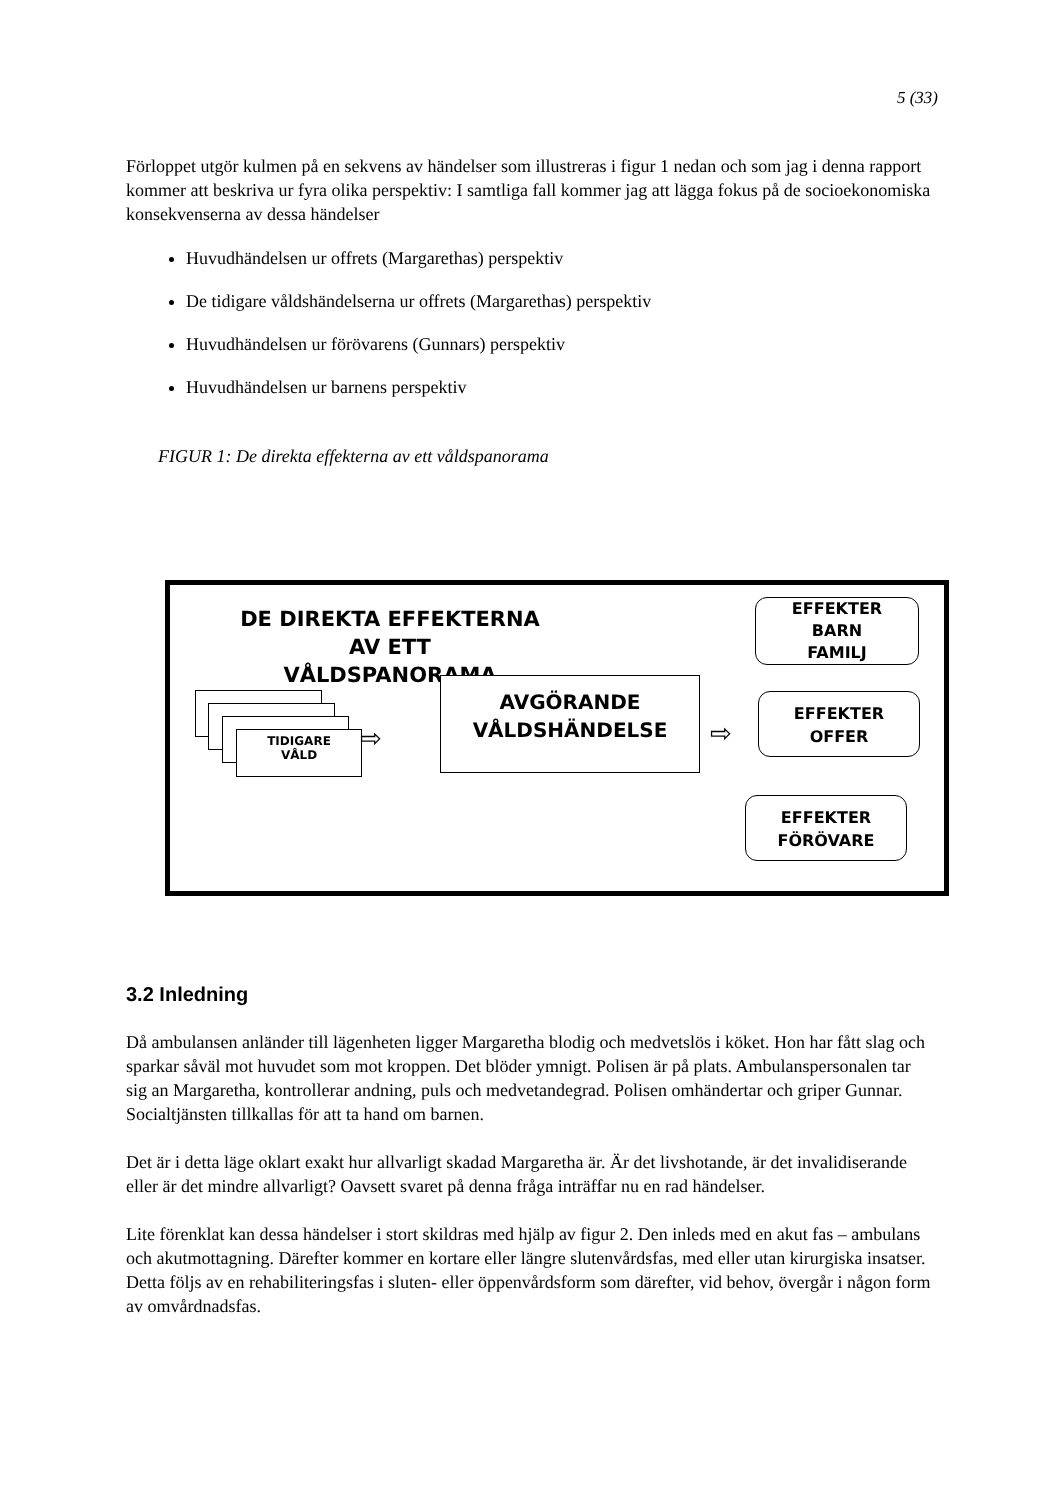5 (33)
Förloppet utgör kulmen på en sekvens av händelser som illustreras i figur 1 nedan och som jag i denna rapport kommer att beskriva ur fyra olika perspektiv: I samtliga fall kommer jag att lägga fokus på de socioekonomiska konsekvenserna av dessa händelser
Huvudhändelsen ur offrets (Margarethas) perspektiv
De tidigare våldshändelserna ur offrets (Margarethas) perspektiv
Huvudhändelsen ur förövarens (Gunnars) perspektiv
Huvudhändelsen ur barnens perspektiv
FIGUR 1: De direkta effekterna av ett våldspanorama
DE DIREKTA EFFEKTERNA AV ETT VÅLDSPANORAMA
TIDIGARE
VÅLD
AVGÖRANDE
VÅLDSHÄNDELSE
EFFEKTER
BARN
FAMILJ
EFFEKTER
OFFER
EFFEKTER
FÖRÖVARE
⇨ ⇨
3.2 Inledning
Då ambulansen anländer till lägenheten ligger Margaretha blodig och medvetslös i köket. Hon har fått slag och sparkar såväl mot huvudet som mot kroppen. Det blöder ymnigt. Polisen är på plats. Ambulanspersonalen tar sig an Margaretha, kontrollerar andning, puls och medvetandegrad. Polisen omhändertar och griper Gunnar. Socialtjänsten tillkallas för att ta hand om barnen.
Det är i detta läge oklart exakt hur allvarligt skadad Margaretha är. Är det livshotande, är det invalidiserande eller är det mindre allvarligt? Oavsett svaret på denna fråga inträffar nu en rad händelser.
Lite förenklat kan dessa händelser i stort skildras med hjälp av figur 2. Den inleds med en akut fas – ambulans och akutmottagning. Därefter kommer en kortare eller längre slutenvårdsfas, med eller utan kirurgiska insatser. Detta följs av en rehabiliteringsfas i sluten- eller öppenvårdsform som därefter, vid behov, övergår i någon form av omvårdnadsfas.